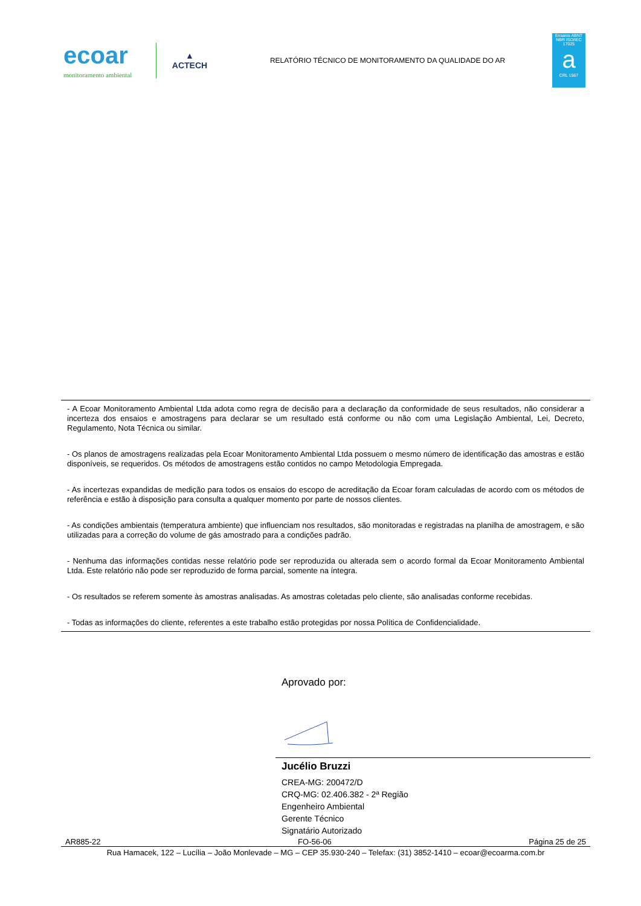ecoar
monitoramento ambiental
▲
ACTECH
RELATÓRIO TÉCNICO DE MONITORAMENTO DA QUALIDADE DO AR
Ensaios ABNT NBR ISO/IEC 17025
a
CRL 1567
- A Ecoar Monitoramento Ambiental Ltda adota como regra de decisão para a declaração da conformidade de seus resultados, não considerar a incerteza dos ensaios e amostragens para declarar se um resultado está conforme ou não com uma Legislação Ambiental, Lei, Decreto, Regulamento, Nota Técnica ou similar.
- Os planos de amostragens realizadas pela Ecoar Monitoramento Ambiental Ltda possuem o mesmo número de identificação das amostras e estão disponíveis, se requeridos. Os métodos de amostragens estão contidos no campo Metodologia Empregada.
- As incertezas expandidas de medição para todos os ensaios do escopo de acreditação da Ecoar foram calculadas de acordo com os métodos de referência e estão à disposição para consulta a qualquer momento por parte de nossos clientes.
- As condições ambientais (temperatura ambiente) que influenciam nos resultados, são monitoradas e registradas na planilha de amostragem, e são utilizadas para a correção do volume de gás amostrado para a condições padrão.
- Nenhuma das informações contidas nesse relatório pode ser reproduzida ou alterada sem o acordo formal da Ecoar Monitoramento Ambiental Ltda. Este relatório não pode ser reproduzido de forma parcial, somente na íntegra.
- Os resultados se referem somente às amostras analisadas. As amostras coletadas pelo cliente, são analisadas conforme recebidas.
- Todas as informações do cliente, referentes a este trabalho estão protegidas por nossa Política de Confidencialidade.
Aprovado por:
Jucélio Bruzzi
CREA-MG: 200472/D
CRQ-MG: 02.406.382 - 2ª Região
Engenheiro Ambiental
Gerente Técnico
Signatário Autorizado
AR885-22 FO-56-06 Página 25 de 25
Rua Hamacek, 122 – Lucília – João Monlevade – MG – CEP 35.930-240 – Telefax: (31) 3852-1410 – ecoar@ecoarma.com.br